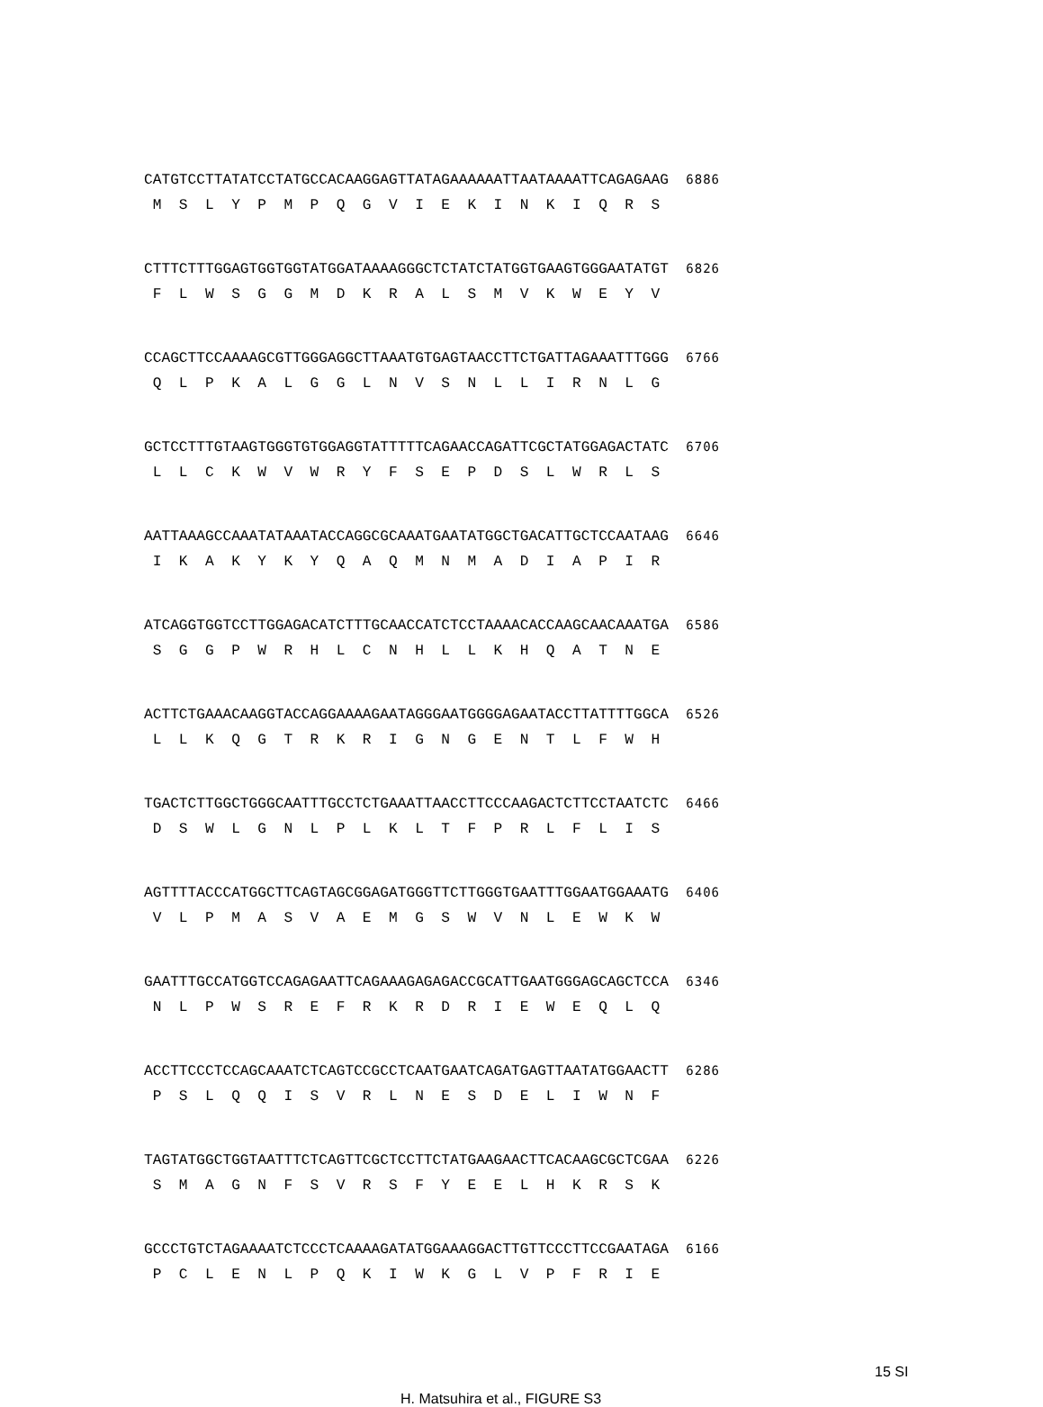CATGTCCTTATATCCTATGCCACAAGGAGTTATAGAAAAAATTAATAAAATTCAGAGAAG 6886
M S L Y P M P Q G V I E K I N K I Q R S
CTTTCTTTGGAGTGGTGGTATGGATAAAAGGGCTCTATCTATGGTGAAGTGGGAATATGT 6826
F L W S G G M D K R A L S M V K W E Y V
CCAGCTTCCAAAAGCGTTGGGAGGCTTAAATGTGAGTAACCTTCTGATTAGAAATTTGGG 6766
Q L P K A L G G L N V S N L L I R N L G
GCTCCTTTGTAAGTGGGTGTGGAGGTATTTTTCAGAACCAGATTCGCTATGGAGACTATC 6706
L L C K W V W R Y F S E P D S L W R L S
AATTAAAGCCAAATATAAATACCAGGCGCAAATGAATATGGCTGACATTGCTCCAATAAG 6646
I K A K Y K Y Q A Q M N M A D I A P I R
ATCAGGTGGTCCTTGGAGACATCTTTGCAACCATCTCCTAAAACACCAAGCAACAAATGA 6586
S G G P W R H L C N H L L K H Q A T N E
ACTTCTGAAACAAGGTACCAGGAAAAGAATAGGGAATGGGGAGAATACCTTATTTTGGCA 6526
L L K Q G T R K R I G N G E N T L F W H
TGACTCTTGGCTGGGCAATTTGCCTCTGAAATTAACCTTCCCAAGACTCTTCCTAATCTC 6466
D S W L G N L P L K L T F P R L F L I S
AGTTTTACCCATGGCTTCAGTAGCGGAGATGGGTTCTTGGGTGAATTTGGAATGGAAATG 6406
V L P M A S V A E M G S W V N L E W K W
GAATTTGCCATGGTCCAGAGAATTCAGAAAGAGAGACCGCATTGAATGGGAGCAGCTCCA 6346
N L P W S R E F R K R D R I E W E Q L Q
ACCTTCCCTCCAGCAAATCTCAGTCCGCCTCAATGAATCAGATGAGTTAATATGGAACTT 6286
P S L Q Q I S V R L N E S D E L I W N F
TAGTATGGCTGGTAATTTCTCAGTTCGCTCCTTCTATGAAGAACTTCACAAGCGCTCGAA 6226
S M A G N F S V R S F Y E E L H K R S K
GCCCTGTCTAGAAAATCTCCCTCAAAAGATATGGAAAGGACTTGTTCCCTTCCGAATAGA 6166
P C L E N L P Q K I W K G L V P F R I E
15 SI
H. Matsuhira et al., FIGURE S3